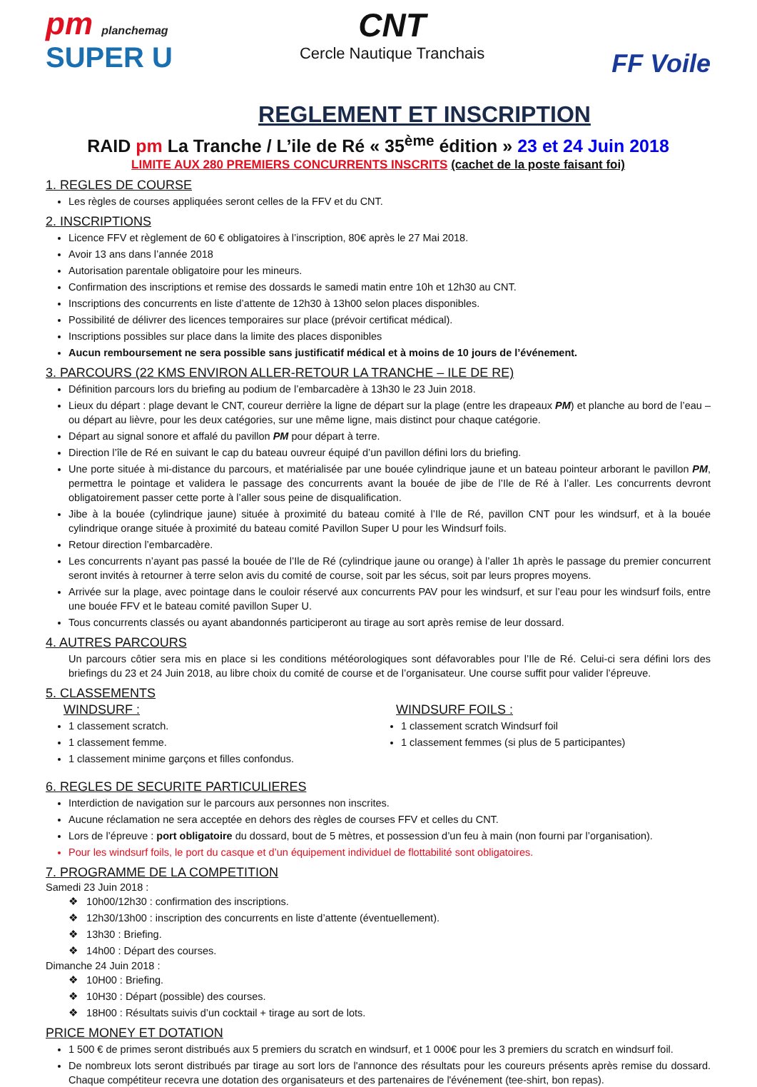pm planchemag
SUPER U
CNT
Cercle Nautique Tranchais
FF Voile
REGLEMENT ET INSCRIPTION
RAID pm La Tranche / L’ile de Ré « 35<sup>ème</sup> édition » 23 et 24 Juin 2018
LIMITE AUX 280 PREMIERS CONCURRENTS INSCRITS (cachet de la poste faisant foi)
1. REGLES DE COURSE
Les règles de courses appliquées seront celles de la FFV et du CNT.
2. INSCRIPTIONS
Licence FFV et règlement de 60 € obligatoires à l’inscription, 80€ après le 27 Mai 2018.
Avoir 13 ans dans l’année 2018
Autorisation parentale obligatoire pour les mineurs.
Confirmation des inscriptions et remise des dossards le samedi matin entre 10h et 12h30 au CNT.
Inscriptions des concurrents en liste d’attente de 12h30 à 13h00 selon places disponibles.
Possibilité de délivrer des licences temporaires sur place (prévoir certificat médical).
Inscriptions possibles sur place dans la limite des places disponibles
Aucun remboursement ne sera possible sans justificatif médical et à moins de 10 jours de l’événement.
3. PARCOURS (22 KMS ENVIRON ALLER-RETOUR LA TRANCHE – ILE DE RE)
Définition parcours lors du briefing au podium de l’embarcadère à 13h30 le 23 Juin 2018.
Lieux du départ : plage devant le CNT, coureur derrière la ligne de départ sur la plage (entre les drapeaux PM) et planche au bord de l’eau – ou départ au lièvre, pour les deux catégories, sur une même ligne, mais distinct pour chaque catégorie.
Départ au signal sonore et affalé du pavillon PM pour départ à terre.
Direction l’île de Ré en suivant le cap du bateau ouvreur équipé d’un pavillon défini lors du briefing.
Une porte située à mi-distance du parcours, et matérialisée par une bouée cylindrique jaune et un bateau pointeur arborant le pavillon PM, permettra le pointage et validera le passage des concurrents avant la bouée de jibe de l’Ile de Ré à l’aller. Les concurrents devront obligatoirement passer cette porte à l’aller sous peine de disqualification.
Jibe à la bouée (cylindrique jaune) située à proximité du bateau comité à l’Ile de Ré, pavillon CNT pour les windsurf, et à la bouée cylindrique orange située à proximité du bateau comité Pavillon Super U pour les Windsurf foils.
Retour direction l’embarcadère.
Les concurrents n’ayant pas passé la bouée de l’Ile de Ré (cylindrique jaune ou orange) à l’aller 1h après le passage du premier concurrent seront invités à retourner à terre selon avis du comité de course, soit par les sécus, soit par leurs propres moyens.
Arrivée sur la plage, avec pointage dans le couloir réservé aux concurrents PAV pour les windsurf, et sur l’eau pour les windsurf foils, entre une bouée FFV et le bateau comité pavillon Super U.
Tous concurrents classés ou ayant abandonnés participeront au tirage au sort après remise de leur dossard.
4. AUTRES PARCOURS
Un parcours côtier sera mis en place si les conditions météorologiques sont défavorables pour l’Ile de Ré. Celui-ci sera défini lors des briefings du 23 et 24 Juin 2018, au libre choix du comité de course et de l’organisateur. Une course suffit pour valider l’épreuve.
5. CLASSEMENTS
WINDSURF :
1 classement scratch.
1 classement femme.
1 classement minime garçons et filles confondus.
WINDSURF FOILS :
1 classement scratch Windsurf foil
1 classement femmes (si plus de 5 participantes)
6. REGLES DE SECURITE PARTICULIERES
Interdiction de navigation sur le parcours aux personnes non inscrites.
Aucune réclamation ne sera acceptée en dehors des règles de courses FFV et celles du CNT.
Lors de l’épreuve : port obligatoire du dossard, bout de 5 mètres, et possession d’un feu à main (non fourni par l’organisation).
Pour les windsurf foils, le port du casque et d’un équipement individuel de flottabilité sont obligatoires.
7. PROGRAMME DE LA COMPETITION
Samedi 23 Juin 2018 :
❖ 10h00/12h30 : confirmation des inscriptions.
❖ 12h30/13h00 : inscription des concurrents en liste d’attente (éventuellement).
❖ 13h30 : Briefing.
❖ 14h00 : Départ des courses.
Dimanche 24 Juin 2018 :
❖ 10H00 : Briefing.
❖ 10H30 : Départ (possible) des courses.
❖ 18H00 : Résultats suivis d’un cocktail + tirage au sort de lots.
PRICE MONEY ET DOTATION
1 500 € de primes seront distribués aux 5 premiers du scratch en windsurf, et 1 000€ pour les 3 premiers du scratch en windsurf foil.
De nombreux lots seront distribués par tirage au sort lors de l'annonce des résultats pour les coureurs présents après remise du dossard. Chaque compétiteur recevra une dotation des organisateurs et des partenaires de l'événement (tee-shirt, bon repas).